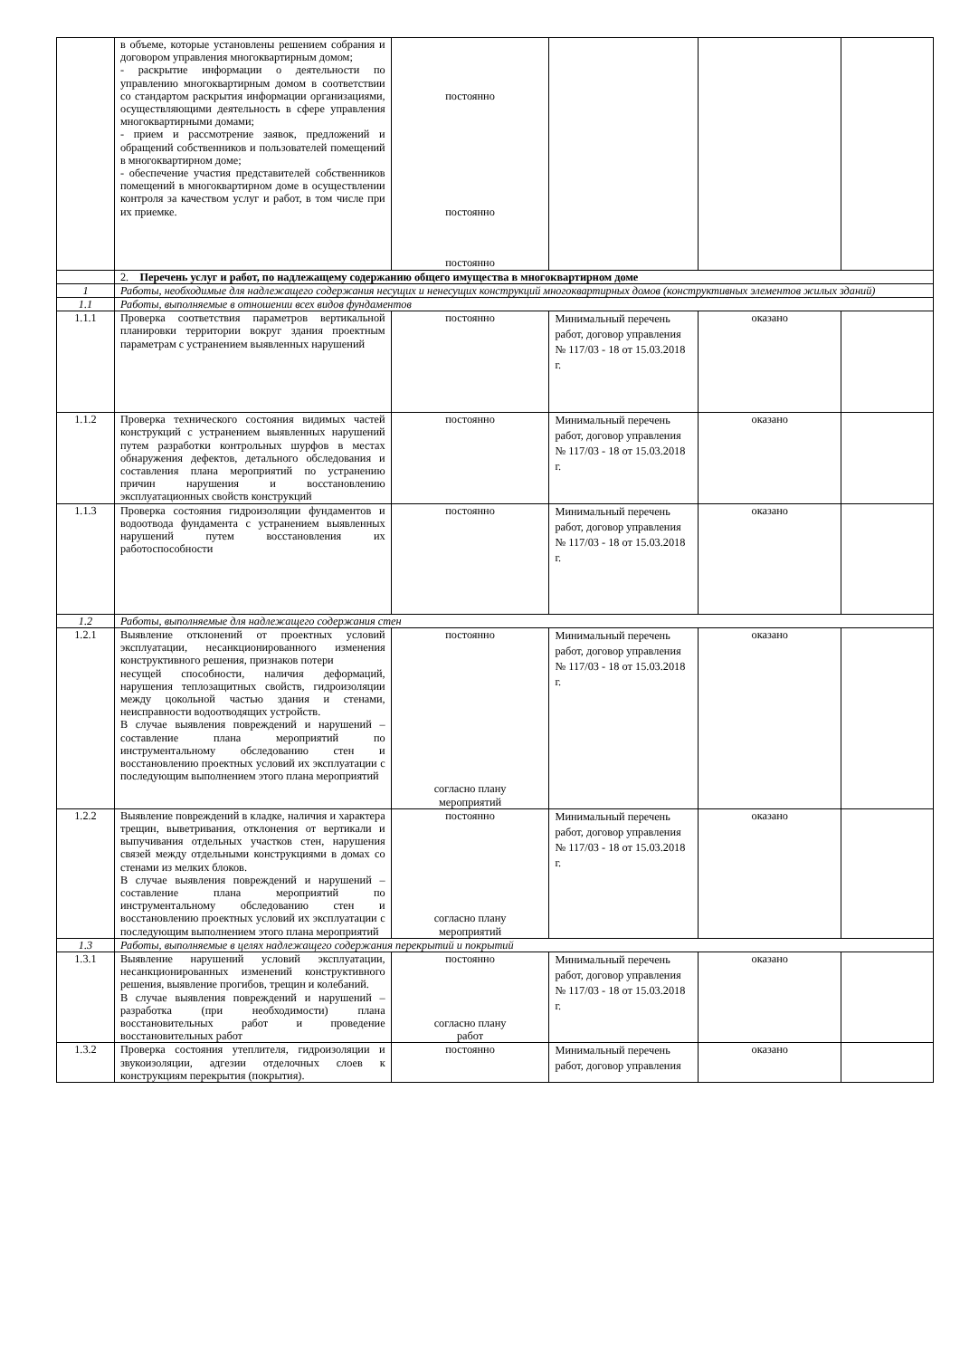| | в объеме, которые установлены решением собрания и договором управления многоквартирным домом; - раскрытие информации о деятельности по управлению многоквартирным домом в соответствии со стандартом раскрытия информации организациями, осуществляющими деятельность в сфере управления многоквартирными домами; - прием и рассмотрение заявок, предложений и обращений собственников и пользователей помещений в многоквартирном доме; - обеспечение участия представителей собственников помещений в многоквартирном доме в осуществлении контроля за качеством услуг и работ, в том числе при их приемке. | постоянно постоянно постоянно | | | |
| | 2. Перечень услуг и работ, по надлежащему содержанию общего имущества в многоквартирном доме | | | | |
| 1 | Работы, необходимые для надлежащего содержания несущих и ненесущих конструкций многоквартирных домов (конструктивных элементов жилых зданий) | | | | |
| 1.1 | Работы, выполняемые в отношении всех видов фундаментов | | | | |
| 1.1.1 | Проверка соответствия параметров вертикальной планировки территории вокруг здания проектным параметрам с устранением выявленных нарушений | постоянно | Минимальный перечень работ, договор управления № 117/03 - 18 от 15.03.2018 г. | оказано | |
| 1.1.2 | Проверка технического состояния видимых частей конструкций с устранением выявленных нарушений путем разработки контрольных шурфов в местах обнаружения дефектов, детального обследования и составления плана мероприятий по устранению причин нарушения и восстановлению эксплуатационных свойств конструкций | постоянно | Минимальный перечень работ, договор управления № 117/03 - 18 от 15.03.2018 г. | оказано | |
| 1.1.3 | Проверка состояния гидроизоляции фундаментов и водоотвода фундамента с устранением выявленных нарушений путем восстановления их работоспособности | постоянно | Минимальный перечень работ, договор управления № 117/03 - 18 от 15.03.2018 г. | оказано | |
| 1.2 | Работы, выполняемые для надлежащего содержания стен | | | | |
| 1.2.1 | Выявление отклонений от проектных условий эксплуатации, несанкционированного изменения конструктивного решения, признаков потери несущей способности, наличия деформаций, нарушения теплозащитных свойств, гидроизоляции между цокольной частью здания и стенами, неисправности водоотводящих устройств. В случае выявления повреждений и нарушений – составление плана мероприятий по инструментальному обследованию стен и восстановлению проектных условий их эксплуатации с последующим выполнением этого плана мероприятий | постоянно согласно плану мероприятий | Минимальный перечень работ, договор управления № 117/03 - 18 от 15.03.2018 г. | оказано | |
| 1.2.2 | Выявление повреждений в кладке, наличия и характера трещин, выветривания, отклонения от вертикали и выпучивания отдельных участков стен, нарушения связей между отдельными конструкциями в домах со стенами из мелких блоков. В случае выявления повреждений и нарушений – составление плана мероприятий по инструментальному обследованию стен и восстановлению проектных условий их эксплуатации с последующим выполнением этого плана мероприятий | постоянно согласно плану мероприятий | Минимальный перечень работ, договор управления № 117/03 - 18 от 15.03.2018 г. | оказано | |
| 1.3 | Работы, выполняемые в целях надлежащего содержания перекрытий и покрытий | | | | |
| 1.3.1 | Выявление нарушений условий эксплуатации, несанкционированных изменений конструктивного решения, выявление прогибов, трещин и колебаний. В случае выявления повреждений и нарушений – разработка (при необходимости) плана восстановительных работ и проведение восстановительных работ | постоянно согласно плану работ | Минимальный перечень работ, договор управления № 117/03 - 18 от 15.03.2018 г. | оказано | |
| 1.3.2 | Проверка состояния утеплителя, гидроизоляции и звукоизоляции, адгезии отделочных слоев к конструкциям перекрытия (покрытия). | постоянно | Минимальный перечень работ, договор управления | оказано | |